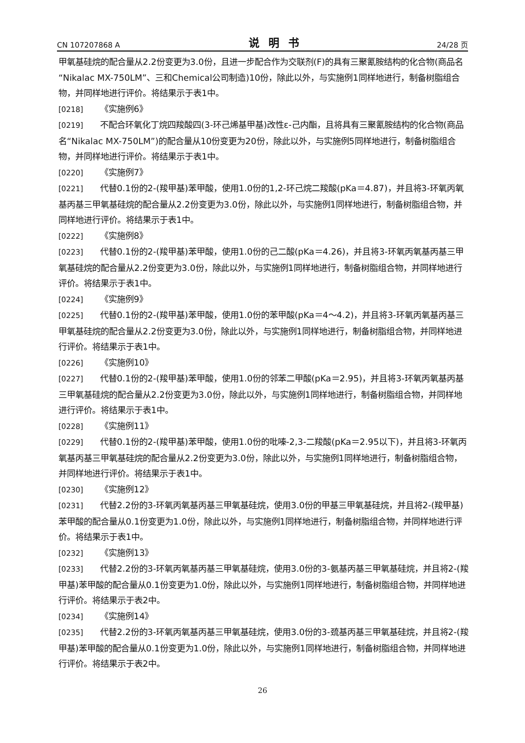CN 107207868 A 说明书 24/28 页
甲氧基硅烷的配合量从2.2份变更为3.0份，且进一步配合作为交联剂(F)的具有三聚氰胺结构的化合物(商品名“Nikalac MX-750LM”、三和Chemical公司制造)10份，除此以外，与实施例1同样地进行，制备树脂组合物，并同样地进行评价。将结果示于表1中。
[0218] 《实施例6》
[0219] 不配合环氧化丁烷四羧酸四(3-环己烯基甲基)改性ε-己内酯，且将具有三聚氰胺结构的化合物(商品名“Nikalac MX-750LM”)的配合量从10份变更为20份，除此以外，与实施例5同样地进行，制备树脂组合物，并同样地进行评价。将结果示于表1中。
[0220] 《实施例7》
[0221] 代替0.1份的2-(羧甲基)苯甲酸，使用1.0份的1,2-环己烷二羧酸(pKa＝4.87)，并且将3-环氧丙氧基丙基三甲氧基硅烷的配合量从2.2份变更为3.0份，除此以外，与实施例1同样地进行，制备树脂组合物，并同样地进行评价。将结果示于表1中。
[0222] 《实施例8》
[0223] 代替0.1份的2-(羧甲基)苯甲酸，使用1.0份的己二酸(pKa＝4.26)，并且将3-环氧丙氧基丙基三甲氧基硅烷的配合量从2.2份变更为3.0份，除此以外，与实施例1同样地进行，制备树脂组合物，并同样地进行评价。将结果示于表1中。
[0224] 《实施例9》
[0225] 代替0.1份的2-(羧甲基)苯甲酸，使用1.0份的苯甲酸(pKa＝4～4.2)，并且将3-环氧丙氧基丙基三甲氧基硅烷的配合量从2.2份变更为3.0份，除此以外，与实施例1同样地进行，制备树脂组合物，并同样地进行评价。将结果示于表1中。
[0226] 《实施例10》
[0227] 代替0.1份的2-(羧甲基)苯甲酸，使用1.0份的邻苯二甲酸(pKa＝2.95)，并且将3-环氧丙氧基丙基三甲氧基硅烷的配合量从2.2份变更为3.0份，除此以外，与实施例1同样地进行，制备树脂组合物，并同样地进行评价。将结果示于表1中。
[0228] 《实施例11》
[0229] 代替0.1份的2-(羧甲基)苯甲酸，使用1.0份的吡嗪-2,3-二羧酸(pKa＝2.95以下)，并且将3-环氧丙氧基丙基三甲氧基硅烷的配合量从2.2份变更为3.0份，除此以外，与实施例1同样地进行，制备树脂组合物，并同样地进行评价。将结果示于表1中。
[0230] 《实施例12》
[0231] 代替2.2份的3-环氧丙氧基丙基三甲氧基硅烷，使用3.0份的甲基三甲氧基硅烷，并且将2-(羧甲基)苯甲酸的配合量从0.1份变更为1.0份，除此以外，与实施例1同样地进行，制备树脂组合物，并同样地进行评价。将结果示于表1中。
[0232] 《实施例13》
[0233] 代替2.2份的3-环氧丙氧基丙基三甲氧基硅烷，使用3.0份的3-氨基丙基三甲氧基硅烷，并且将2-(羧甲基)苯甲酸的配合量从0.1份变更为1.0份，除此以外，与实施例1同样地进行，制备树脂组合物，并同样地进行评价。将结果示于表2中。
[0234] 《实施例14》
[0235] 代替2.2份的3-环氧丙氧基丙基三甲氧基硅烷，使用3.0份的3-巯基丙基三甲氧基硅烷，并且将2-(羧甲基)苯甲酸的配合量从0.1份变更为1.0份，除此以外，与实施例1同样地进行，制备树脂组合物，并同样地进行评价。将结果示于表2中。
26